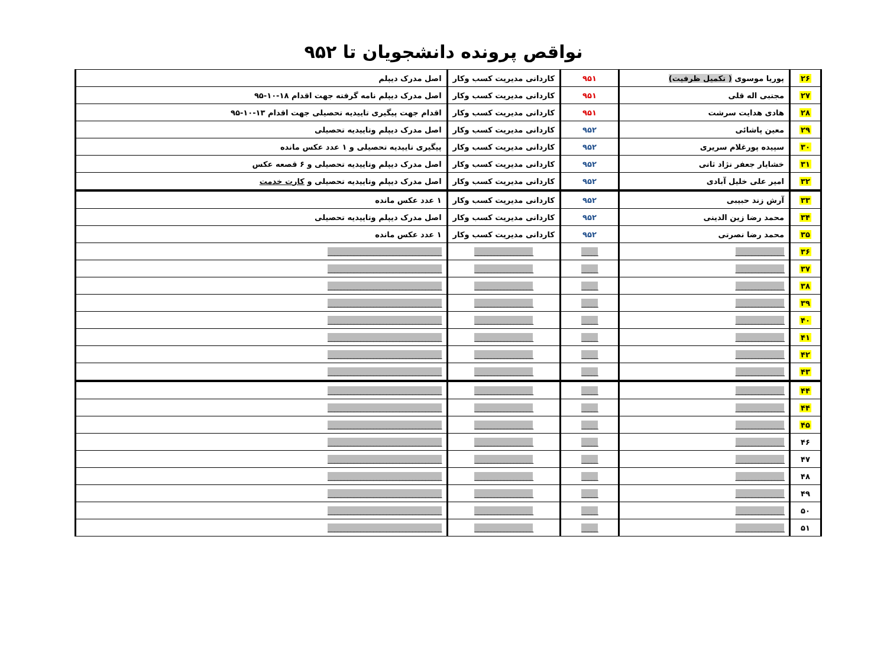نواقص پرونده دانشجویان تا ۹۵۲
| ۲۶ | پوریا موسوی ( تکمیل ظرفیت) | ۹۵۱ | کاردانی مدیریت کسب وکار | اصل مدرک دیپلم |
| ۲۷ | مجتبی اله قلی | ۹۵۱ | کاردانی مدیریت کسب وکار | اصل مدرک دیپلم نامه گرفته جهت اقدام ۱۸-۱۰-۹۵ |
| ۲۸ | هادی هدایت سرشت | ۹۵۱ | کاردانی مدیریت کسب وکار | اقدام جهت پیگیری تاییدیه تحصیلی جهت اقدام ۱۳-۱۰-۹۵ |
| ۲۹ | معین پاشائی | ۹۵۲ | کاردانی مدیریت کسب وکار | اصل مدرک دیپلم وتاییدیه تحصیلی |
| ۳۰ | سپیده پورغلام سریری | ۹۵۲ | کاردانی مدیریت کسب وکار | پیگیری تاییدیه تحصیلی و ۱ عدد عکس مانده |
| ۳۱ | خشایار جعفر نژاد ثانی | ۹۵۲ | کاردانی مدیریت کسب وکار | اصل مدرک دیپلم وتاییدیه تحصیلی و ۶ قصعه عکس |
| ۳۲ | امیر علی خلیل آبادی | ۹۵۲ | کاردانی مدیریت کسب وکار | اصل مدرک دیپلم وتاییدیه تحصیلی و کارت خدمت |
| ۳۳ | آرش زند حبیبی | ۹۵۲ | کاردانی مدیریت کسب وکار | ۱ عدد عکس مانده |
| ۳۴ | محمد رضا زین الدینی | ۹۵۲ | کاردانی مدیریت کسب وکار | اصل مدرک دیپلم وتاییدیه تحصیلی |
| ۳۵ | محمد رضا نصرتی | ۹۵۲ | کاردانی مدیریت کسب وکار | ۱ عدد عکس مانده |
| ۳۶ | _______________ | _____ | __________________ | ___________________________________ |
| ۳۷ | _______________ | _____ | __________________ | ___________________________________ |
| ۳۸ | _______________ | _____ | __________________ | ___________________________________ |
| ۳۹ | _______________ | _____ | __________________ | ___________________________________ |
| ۴۰ | _______________ | _____ | __________________ | ___________________________________ |
| ۴۱ | _______________ | _____ | __________________ | ___________________________________ |
| ۴۲ | _______________ | _____ | __________________ | ___________________________________ |
| ۴۳ | _______________ | _____ | __________________ | ___________________________________ |
| ۴۴ | _______________ | _____ | __________________ | ___________________________________ |
| ۴۴ | _______________ | _____ | __________________ | ___________________________________ |
| ۴۵ | _______________ | _____ | __________________ | ___________________________________ |
| ۴۶ | _______________ | _____ | __________________ | ___________________________________ |
| ۴۷ | _______________ | _____ | __________________ | ___________________________________ |
| ۴۸ | _______________ | _____ | __________________ | ___________________________________ |
| ۴۹ | _______________ | _____ | __________________ | ___________________________________ |
| ۵۰ | _______________ | _____ | __________________ | ___________________________________ |
| ۵۱ | _______________ | _____ | __________________ | ___________________________________ |